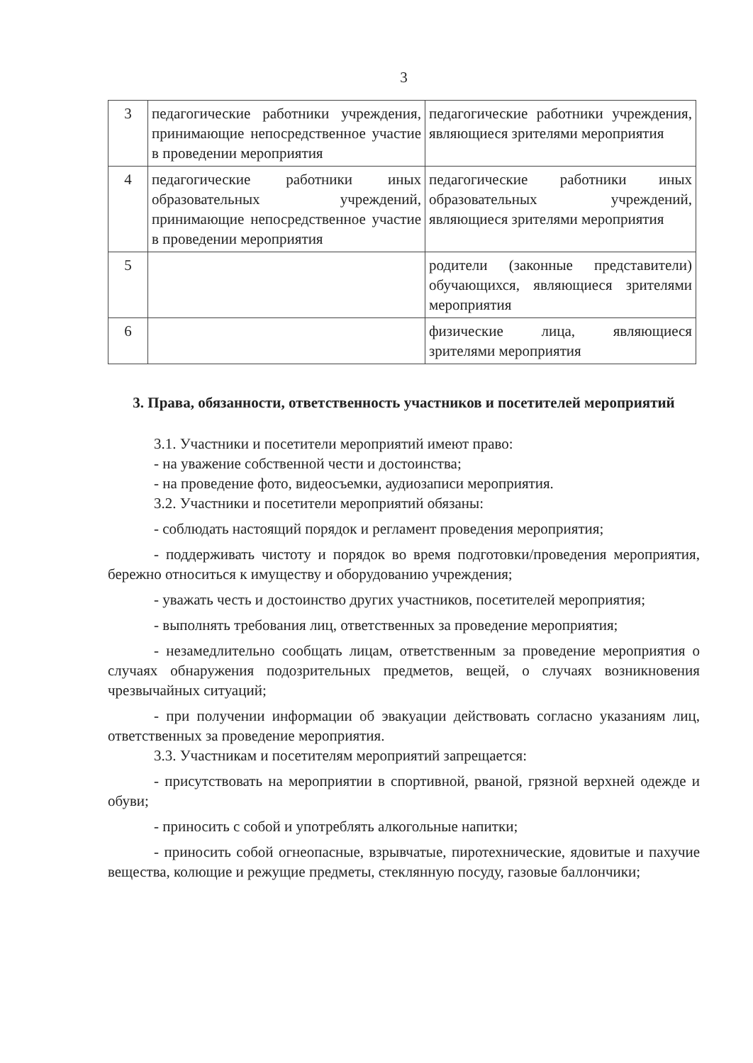3
| 3 | педагогические работники учреждения, принимающие непосредственное участие в проведении мероприятия | педагогические работники учреждения, являющиеся зрителями мероприятия |
| 4 | педагогические работники иных образовательных учреждений, принимающие непосредственное участие в проведении мероприятия | педагогические работники иных образовательных учреждений, являющиеся зрителями мероприятия |
| 5 | | родители (законные представители) обучающихся, являющиеся зрителями мероприятия |
| 6 | | физические лица, являющиеся зрителями мероприятия |
3. Права, обязанности, ответственность участников и посетителей мероприятий
3.1. Участники и посетители мероприятий имеют право:
- на уважение собственной чести и достоинства;
- на проведение фото, видеосъемки, аудиозаписи мероприятия.
3.2. Участники и посетители мероприятий обязаны:
- соблюдать настоящий порядок и регламент проведения мероприятия;
- поддерживать чистоту и порядок во время подготовки/проведения мероприятия, бережно относиться к имуществу и оборудованию учреждения;
- уважать честь и достоинство других участников, посетителей мероприятия;
- выполнять требования лиц, ответственных за проведение мероприятия;
- незамедлительно сообщать лицам, ответственным за проведение мероприятия о случаях обнаружения подозрительных предметов, вещей, о случаях возникновения чрезвычайных ситуаций;
- при получении информации об эвакуации действовать согласно указаниям лиц, ответственных за проведение мероприятия.
3.3. Участникам и посетителям мероприятий запрещается:
- присутствовать на мероприятии в спортивной, рваной, грязной верхней одежде и обуви;
- приносить с собой и употреблять алкогольные напитки;
- приносить собой огнеопасные, взрывчатые, пиротехнические, ядовитые и пахучие вещества, колющие и режущие предметы, стеклянную посуду, газовые баллончики;